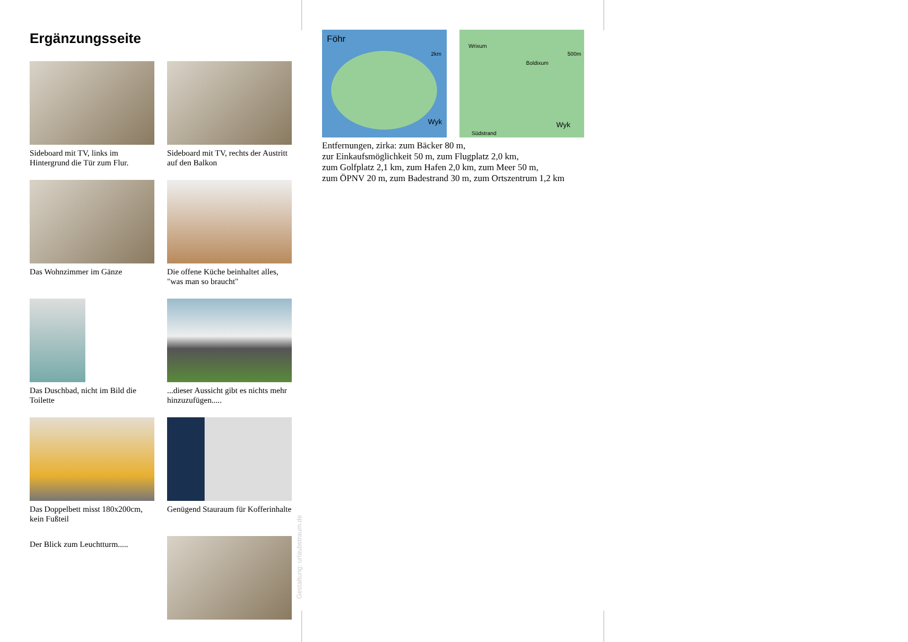Ergänzungsseite
Sideboard mit TV, links im Hintergrund die Tür zum Flur.
Sideboard mit TV, rechts der Austritt auf den Balkon
Das Wohnzimmer im Gänze
Die offene Küche beinhaltet alles, "was man so braucht"
Das Duschbad, nicht im Bild die Toilette
...dieser Aussicht gibt es nichts mehr hinzuzufügen.....
Das Doppelbett misst 180x200cm, kein Fußteil
Genügend Stauraum für Kofferinhalte
Der Blick zum Leuchtturm.....
Gestaltung: urlaubstraum.de
Föhr
2km
Wyk
Wrixum
500m
Boldixum
Wyk
Südstrand
Entfernungen, zirka: zum Bäcker 80 m,
zur Einkaufsmöglichkeit 50 m, zum Flugplatz 2,0 km,
zum Golfplatz 2,1 km, zum Hafen 2,0 km, zum Meer 50 m,
zum ÖPNV 20 m, zum Badestrand 30 m, zum Ortszentrum 1,2 km